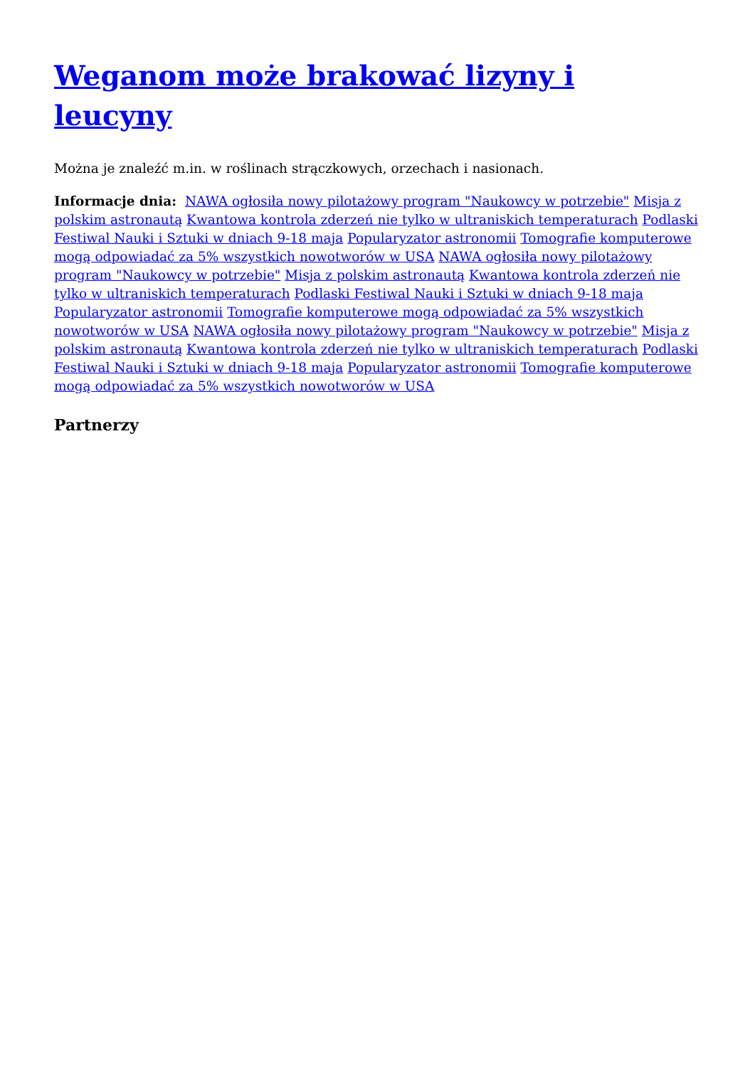Weganom może brakować lizyny i leucyny
Można je znaleźć m.in. w roślinach strączkowych, orzechach i nasionach.
Informacje dnia: NAWA ogłosiła nowy pilotażowy program "Naukowcy w potrzebie" Misja z polskim astronautą Kwantowa kontrola zderzeń nie tylko w ultraniskich temperaturach Podlaski Festiwal Nauki i Sztuki w dniach 9-18 maja Popularyzator astronomii Tomografie komputerowe mogą odpowiadać za 5% wszystkich nowotworów w USA NAWA ogłosiła nowy pilotażowy program "Naukowcy w potrzebie" Misja z polskim astronautą Kwantowa kontrola zderzeń nie tylko w ultraniskich temperaturach Podlaski Festiwal Nauki i Sztuki w dniach 9-18 maja Popularyzator astronomii Tomografie komputerowe mogą odpowiadać za 5% wszystkich nowotworów w USA NAWA ogłosiła nowy pilotażowy program "Naukowcy w potrzebie" Misja z polskim astronautą Kwantowa kontrola zderzeń nie tylko w ultraniskich temperaturach Podlaski Festiwal Nauki i Sztuki w dniach 9-18 maja Popularyzator astronomii Tomografie komputerowe mogą odpowiadać za 5% wszystkich nowotworów w USA
Partnerzy